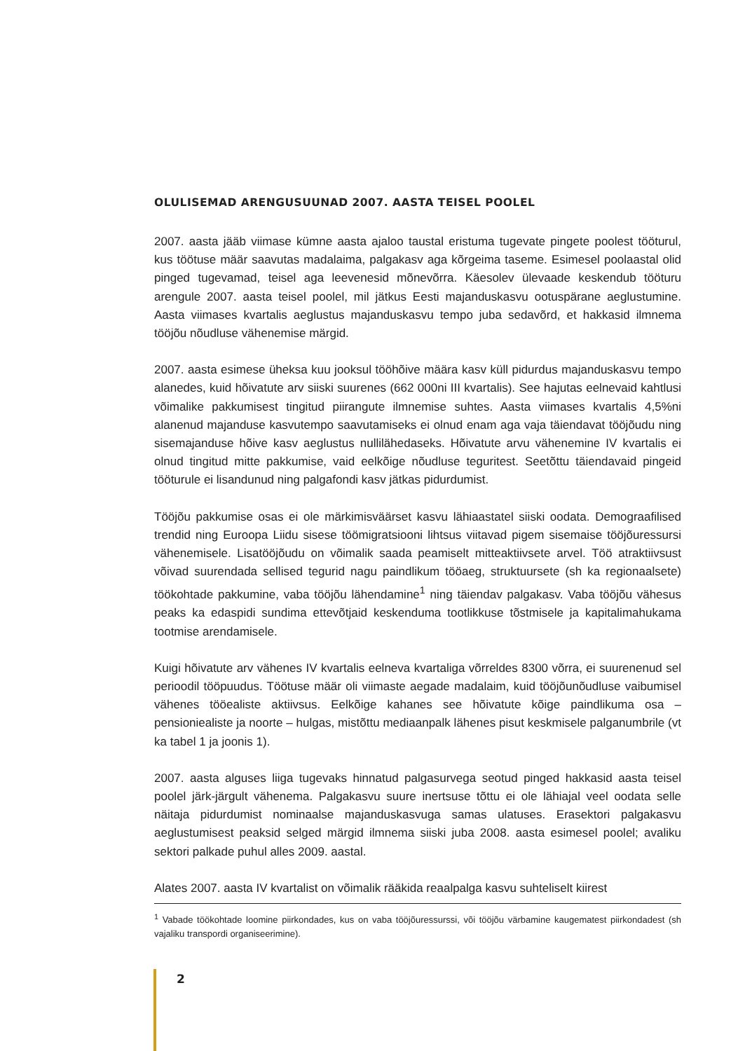OLULISEMAD ARENGUSUUNAD 2007. AASTA TEISEL POOLEL
2007. aasta jääb viimase kümne aasta ajaloo taustal eristuma tugevate pingete poolest tööturul, kus töötuse määr saavutas madalaima, palgakasv aga kõrgeima taseme. Esimesel poolaastal olid pinged tugevamad, teisel aga leevenesid mõnevõrra. Käesolev ülevaade keskendub tööturu arengule 2007. aasta teisel poolel, mil jätkus Eesti majanduskasvu ootuspärane aeglustumine. Aasta viimases kvartalis aeglustus majanduskasvu tempo juba sedavõrd, et hakkasid ilmnema tööjõu nõudluse vähenemise märgid.
2007. aasta esimese üheksa kuu jooksul tööhõive määra kasv küll pidurdus majanduskasvu tempo alanedes, kuid hõivatute arv siiski suurenes (662 000ni III kvartalis). See hajutas eelnevaid kahtlusi võimalike pakkumisest tingitud piirangute ilmnemise suhtes. Aasta viimases kvartalis 4,5%ni alanenud majanduse kasvutempo saavutamiseks ei olnud enam aga vaja täiendavat tööjõudu ning sisemajanduse hõive kasv aeglustus nullilähedaseks. Hõivatute arvu vähenemine IV kvartalis ei olnud tingitud mitte pakkumise, vaid eelkõige nõudluse teguritest. Seetõttu täiendavaid pingeid tööturule ei lisandunud ning palgafondi kasv jätkas pidurdumist.
Tööjõu pakkumise osas ei ole märkimisväärset kasvu lähiaastatel siiski oodata. Demograafilised trendid ning Euroopa Liidu sisese töömigratsiooni lihtsus viitavad pigem sisemaise tööjõuressursi vähenemisele. Lisatööjõudu on võimalik saada peamiselt mitteaktiivsete arvel. Töö atraktiivsust võivad suurendada sellised tegurid nagu paindlikum tööaeg, struktuursete (sh ka regionaalsete) töökohtade pakkumine, vaba tööjõu lähendamine<sup>1</sup> ning täiendav palgakasv. Vaba tööjõu vähesus peaks ka edaspidi sundima ettevõtjaid keskenduma tootlikkuse tõstmisele ja kapitalimahukama tootmise arendamisele.
Kuigi hõivatute arv vähenes IV kvartalis eelneva kvartaliga võrreldes 8300 võrra, ei suurenenud sel perioodil tööpuudus. Töötuse määr oli viimaste aegade madalaim, kuid tööjõunõudluse vaibumisel vähenes tööealiste aktiivsus. Eelkõige kahanes see hõivatute kõige paindlikuma osa – pensioniealiste ja noorte – hulgas, mistõttu mediaanpalk lähenes pisut keskmisele palganumbrile (vt ka tabel 1 ja joonis 1).
2007. aasta alguses liiga tugevaks hinnatud palgasurvega seotud pinged hakkasid aasta teisel poolel järk-järgult vähenema. Palgakasvu suure inertsuse tõttu ei ole lähiajal veel oodata selle näitaja pidurdumist nominaalse majanduskasvuga samas ulatuses. Erasektori palgakasvu aeglustumisest peaksid selged märgid ilmnema siiski juba 2008. aasta esimesel poolel; avaliku sektori palkade puhul alles 2009. aastal.
Alates 2007. aasta IV kvartalist on võimalik rääkida reaalpalga kasvu suhteliselt kiirest
<sup>1</sup> Vabade töökohtade loomine piirkondades, kus on vaba tööjõuressurssi, või tööjõu värbamine kaugematest piirkondadest (sh vajaliku transpordi organiseerimine).
2